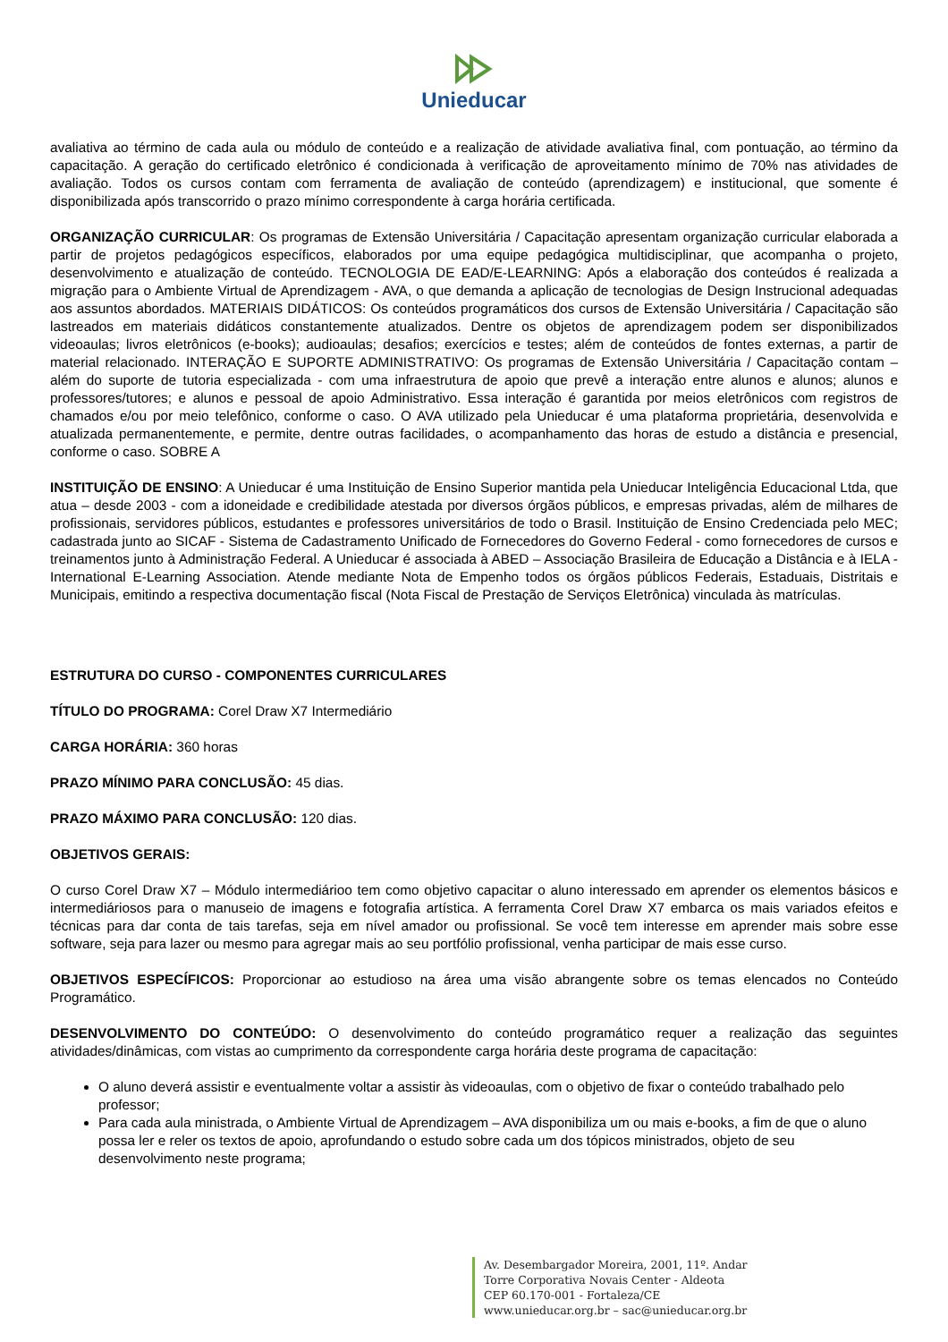Unieducar
avaliativa ao término de cada aula ou módulo de conteúdo e a realização de atividade avaliativa final, com pontuação, ao término da capacitação. A geração do certificado eletrônico é condicionada à verificação de aproveitamento mínimo de 70% nas atividades de avaliação. Todos os cursos contam com ferramenta de avaliação de conteúdo (aprendizagem) e institucional, que somente é disponibilizada após transcorrido o prazo mínimo correspondente à carga horária certificada.
ORGANIZAÇÃO CURRICULAR: Os programas de Extensão Universitária / Capacitação apresentam organização curricular elaborada a partir de projetos pedagógicos específicos, elaborados por uma equipe pedagógica multidisciplinar, que acompanha o projeto, desenvolvimento e atualização de conteúdo. TECNOLOGIA DE EAD/E-LEARNING: Após a elaboração dos conteúdos é realizada a migração para o Ambiente Virtual de Aprendizagem - AVA, o que demanda a aplicação de tecnologias de Design Instrucional adequadas aos assuntos abordados. MATERIAIS DIDÁTICOS: Os conteúdos programáticos dos cursos de Extensão Universitária / Capacitação são lastreados em materiais didáticos constantemente atualizados. Dentre os objetos de aprendizagem podem ser disponibilizados videoaulas; livros eletrônicos (e-books); audioaulas; desafios; exercícios e testes; além de conteúdos de fontes externas, a partir de material relacionado. INTERAÇÃO E SUPORTE ADMINISTRATIVO: Os programas de Extensão Universitária / Capacitação contam – além do suporte de tutoria especializada - com uma infraestrutura de apoio que prevê a interação entre alunos e alunos; alunos e professores/tutores; e alunos e pessoal de apoio Administrativo. Essa interação é garantida por meios eletrônicos com registros de chamados e/ou por meio telefônico, conforme o caso. O AVA utilizado pela Unieducar é uma plataforma proprietária, desenvolvida e atualizada permanentemente, e permite, dentre outras facilidades, o acompanhamento das horas de estudo a distância e presencial, conforme o caso. SOBRE A
INSTITUIÇÃO DE ENSINO: A Unieducar é uma Instituição de Ensino Superior mantida pela Unieducar Inteligência Educacional Ltda, que atua – desde 2003 - com a idoneidade e credibilidade atestada por diversos órgãos públicos, e empresas privadas, além de milhares de profissionais, servidores públicos, estudantes e professores universitários de todo o Brasil. Instituição de Ensino Credenciada pelo MEC; cadastrada junto ao SICAF - Sistema de Cadastramento Unificado de Fornecedores do Governo Federal - como fornecedores de cursos e treinamentos junto à Administração Federal. A Unieducar é associada à ABED – Associação Brasileira de Educação a Distância e à IELA - International E-Learning Association. Atende mediante Nota de Empenho todos os órgãos públicos Federais, Estaduais, Distritais e Municipais, emitindo a respectiva documentação fiscal (Nota Fiscal de Prestação de Serviços Eletrônica) vinculada às matrículas.
ESTRUTURA DO CURSO - COMPONENTES CURRICULARES
TÍTULO DO PROGRAMA: Corel Draw X7 Intermediário
CARGA HORÁRIA: 360 horas
PRAZO MÍNIMO PARA CONCLUSÃO: 45 dias.
PRAZO MÁXIMO PARA CONCLUSÃO: 120 dias.
OBJETIVOS GERAIS:
O curso Corel Draw X7 – Módulo intermediárioo tem como objetivo capacitar o aluno interessado em aprender os elementos básicos e intermediáriosos para o manuseio de imagens e fotografia artística. A ferramenta Corel Draw X7 embarca os mais variados efeitos e técnicas para dar conta de tais tarefas, seja em nível amador ou profissional. Se você tem interesse em aprender mais sobre esse software, seja para lazer ou mesmo para agregar mais ao seu portfólio profissional, venha participar de mais esse curso.
OBJETIVOS ESPECÍFICOS: Proporcionar ao estudioso na área uma visão abrangente sobre os temas elencados no Conteúdo Programático.
DESENVOLVIMENTO DO CONTEÚDO: O desenvolvimento do conteúdo programático requer a realização das seguintes atividades/dinâmicas, com vistas ao cumprimento da correspondente carga horária deste programa de capacitação:
O aluno deverá assistir e eventualmente voltar a assistir às videoaulas, com o objetivo de fixar o conteúdo trabalhado pelo professor;
Para cada aula ministrada, o Ambiente Virtual de Aprendizagem – AVA disponibiliza um ou mais e-books, a fim de que o aluno possa ler e reler os textos de apoio, aprofundando o estudo sobre cada um dos tópicos ministrados, objeto de seu desenvolvimento neste programa;
Av. Desembargador Moreira, 2001, 11º. Andar
Torre Corporativa Novais Center - Aldeota
CEP 60.170-001 - Fortaleza/CE
www.unieducar.org.br – sac@unieducar.org.br